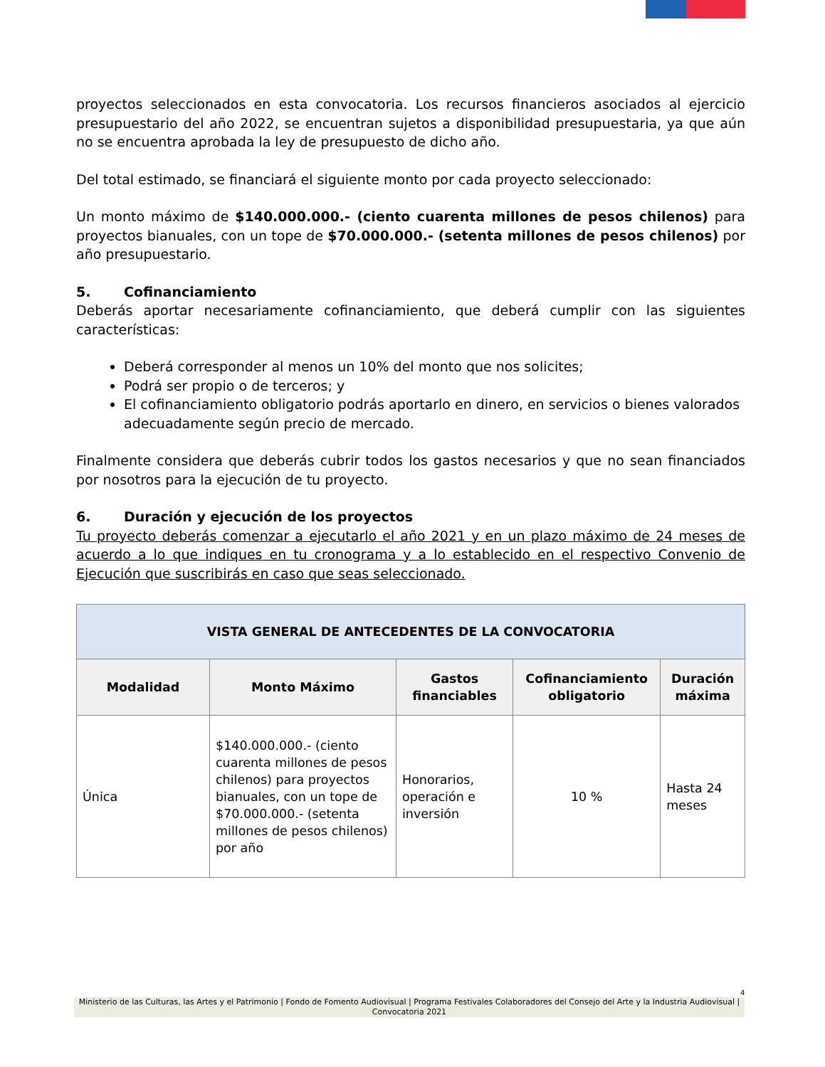proyectos seleccionados en esta convocatoria. Los recursos financieros asociados al ejercicio presupuestario del año 2022, se encuentran sujetos a disponibilidad presupuestaria, ya que aún no se encuentra aprobada la ley de presupuesto de dicho año.
Del total estimado, se financiará el siguiente monto por cada proyecto seleccionado:
Un monto máximo de $140.000.000.- (ciento cuarenta millones de pesos chilenos) para proyectos bianuales, con un tope de $70.000.000.- (setenta millones de pesos chilenos) por año presupuestario.
5. Cofinanciamiento
Deberás aportar necesariamente cofinanciamiento, que deberá cumplir con las siguientes características:
Deberá corresponder al menos un 10% del monto que nos solicites;
Podrá ser propio o de terceros; y
El cofinanciamiento obligatorio podrás aportarlo en dinero, en servicios o bienes valorados adecuadamente según precio de mercado.
Finalmente considera que deberás cubrir todos los gastos necesarios y que no sean financiados por nosotros para la ejecución de tu proyecto.
6. Duración y ejecución de los proyectos
Tu proyecto deberás comenzar a ejecutarlo el año 2021 y en un plazo máximo de 24 meses de acuerdo a lo que indiques en tu cronograma y a lo establecido en el respectivo Convenio de Ejecución que suscribirás en caso que seas seleccionado.
| VISTA GENERAL DE ANTECEDENTES DE LA CONVOCATORIA | | | | |
| --- | --- | --- | --- | --- |
| Modalidad | Monto Máximo | Gastos financiables | Cofinanciamiento obligatorio | Duración máxima |
| Única | $140.000.000.- (ciento cuarenta millones de pesos chilenos) para proyectos bianuales, con un tope de $70.000.000.- (setenta millones de pesos chilenos) por año | Honorarios, operación e inversión | 10 % | Hasta 24 meses |
4
Ministerio de las Culturas, las Artes y el Patrimonio | Fondo de Fomento Audiovisual | Programa Festivales Colaboradores del Consejo del Arte y la Industria Audiovisual | Convocatoria 2021